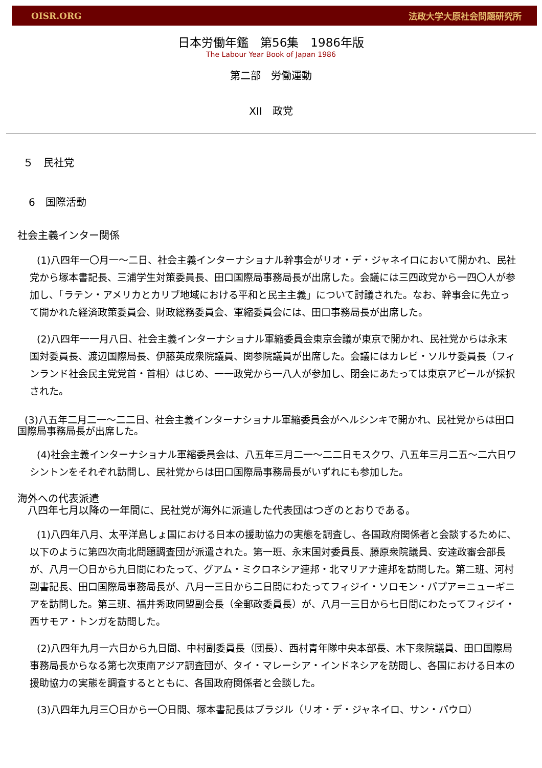OISR.ORG 法政大学大原社会問題研究所
日本労働年鑑　第56集　1986年版
The Labour Year Book of Japan 1986
第二部　労働運動
XII　政党
５　民社党
6　国際活動
社会主義インター関係
(1)八四年一〇月一～二日、社会主義インターナショナル幹事会がリオ・デ・ジャネイロにおいて開かれ、民社党から塚本書記長、三浦学生対策委員長、田口国際局事務局長が出席した。会議には三四政党から一四〇人が参加し、「ラテン・アメリカとカリブ地域における平和と民主主義」について討議された。なお、幹事会に先立って開かれた経済政策委員会、財政総務委員会、軍縮委員会には、田口事務局長が出席した。
(2)八四年一一月八日、社会主義インターナショナル軍縮委員会東京会議が東京で開かれ、民社党からは永末国対委員長、渡辺国際局長、伊藤英成衆院議員、関参院議員が出席した。会議にはカレビ・ソルサ委員長（フィンランド社会民主党党首・首相）はじめ、一一政党から一八人が参加し、閉会にあたっては東京アピールが採択された。
(3)八五年二月二一～二二日、社会主義インターナショナル軍縮委員会がヘルシンキで開かれ、民社党からは田口国際局事務局長が出席した。
(4)社会主義インターナショナル軍縮委員会は、八五年三月二一～二二日モスクワ、八五年三月二五～二六日ワシントンをそれぞれ訪問し、民社党からは田口国際局事務局長がいずれにも参加した。
海外への代表派遣
　八四年七月以降の一年間に、民社党が海外に派遣した代表団はつぎのとおりである。
(1)八四年八月、太平洋島しょ国における日本の援助協力の実態を調査し、各国政府関係者と会談するために、以下のように第四次南北問題調査団が派遣された。第一班、永末国対委員長、藤原衆院議員、安達政審会部長が、八月一〇日から九日間にわたって、グアム・ミクロネシア連邦・北マリアナ連邦を訪問した。第二班、河村副書記長、田口国際局事務局長が、八月一三日から二日間にわたってフィジイ・ソロモン・パプア＝ニューギニアを訪問した。第三班、福井秀政同盟副会長（全郵政委員長）が、八月一三日から七日間にわたってフィジイ・西サモア・トンガを訪問した。
(2)八四年九月一六日から九日間、中村副委員長（団長）、西村青年隊中央本部長、木下衆院議員、田口国際局事務局長からなる第七次東南アジア調査団が、タイ・マレーシア・インドネシアを訪問し、各国における日本の援助協力の実態を調査するとともに、各国政府関係者と会談した。
(3)八四年九月三〇日から一〇日間、塚本書記長はブラジル（リオ・デ・ジャネイロ、サン・パウロ）